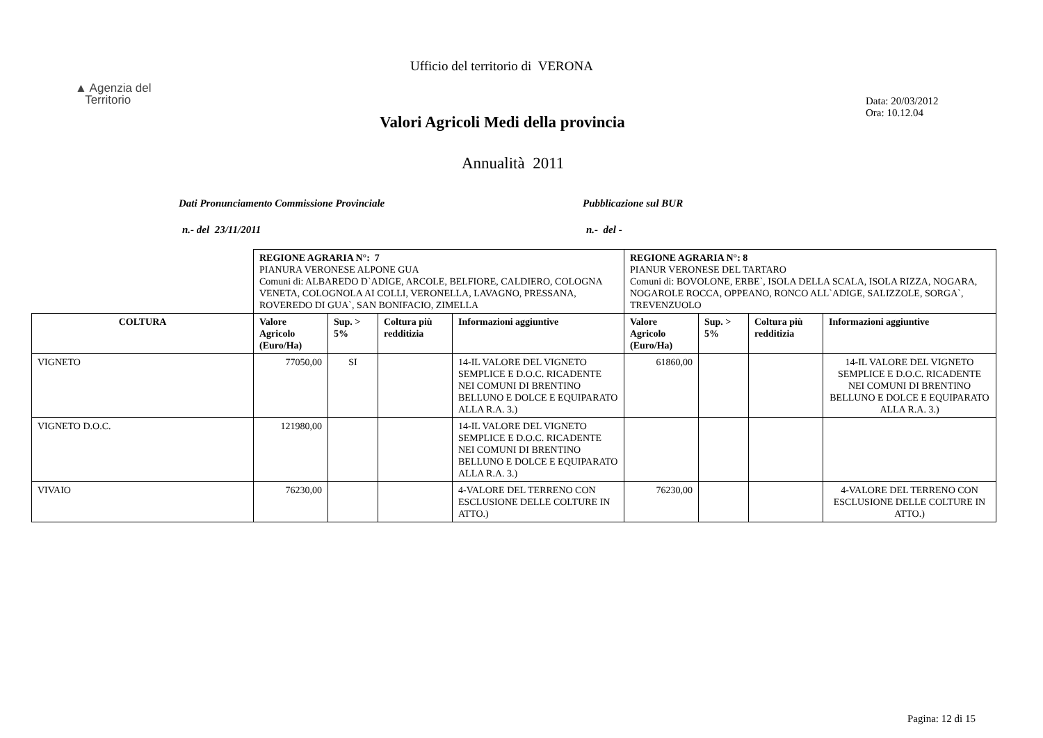Ufficio del territorio di VERONA
▲ Agenzia del
Territorio
Data: 20/03/2012
Ora: 10.12.04
Valori Agricoli Medi della provincia
Annualità 2011
Dati Pronunciamento Commissione Provinciale
Pubblicazione sul BUR
n.- del 23/11/2011 n.- del -
| | REGIONE AGRARIA N°: 7 PIANURA VERONESE ALPONE GUA Comuni di: ALBAREDO D`ADIGE, ARCOLE, BELFIORE, CALDIERO, COLOGNA VENETA, COLOGNOLA AI COLLI, VERONELLA, LAVAGNO, PRESSANA, ROVEREDO DI GUA`, SAN BONIFACIO, ZIMELLA | | | | REGIONE AGRARIA N°: 8 PIANUR VERONESE DEL TARTARO Comuni di: BOVOLONE, ERBE`, ISOLA DELLA SCALA, ISOLA RIZZA, NOGARA, NOGAROLE ROCCA, OPPEANO, RONCO ALL`ADIGE, SALIZZOLE, SORGA`, TREVENZUOLO | | | |
| COLTURA | Valore Agricolo (Euro/Ha) | Sup. > 5% | Coltura più redditizia | Informazioni aggiuntive | Valore Agricolo (Euro/Ha) | Sup. > 5% | Coltura più redditizia | Informazioni aggiuntive |
| VIGNETO | 77050,00 | SI | | 14-IL VALORE DEL VIGNETO SEMPLICE E D.O.C. RICADENTE NEI COMUNI DI BRENTINO BELLUNO E DOLCE E EQUIPARATO ALLA R.A. 3.) | 61860,00 | | | 14-IL VALORE DEL VIGNETO SEMPLICE E D.O.C. RICADENTE NEI COMUNI DI BRENTINO BELLUNO E DOLCE E EQUIPARATO ALLA R.A. 3.) |
| VIGNETO D.O.C. | 121980,00 | | | 14-IL VALORE DEL VIGNETO SEMPLICE E D.O.C. RICADENTE NEI COMUNI DI BRENTINO BELLUNO E DOLCE E EQUIPARATO ALLA R.A. 3.) | | | | |
| VIVAIO | 76230,00 | | | 4-VALORE DEL TERRENO CON ESCLUSIONE DELLE COLTURE IN ATTO.) | 76230,00 | | | 4-VALORE DEL TERRENO CON ESCLUSIONE DELLE COLTURE IN ATTO.) |
Pagina: 12 di 15